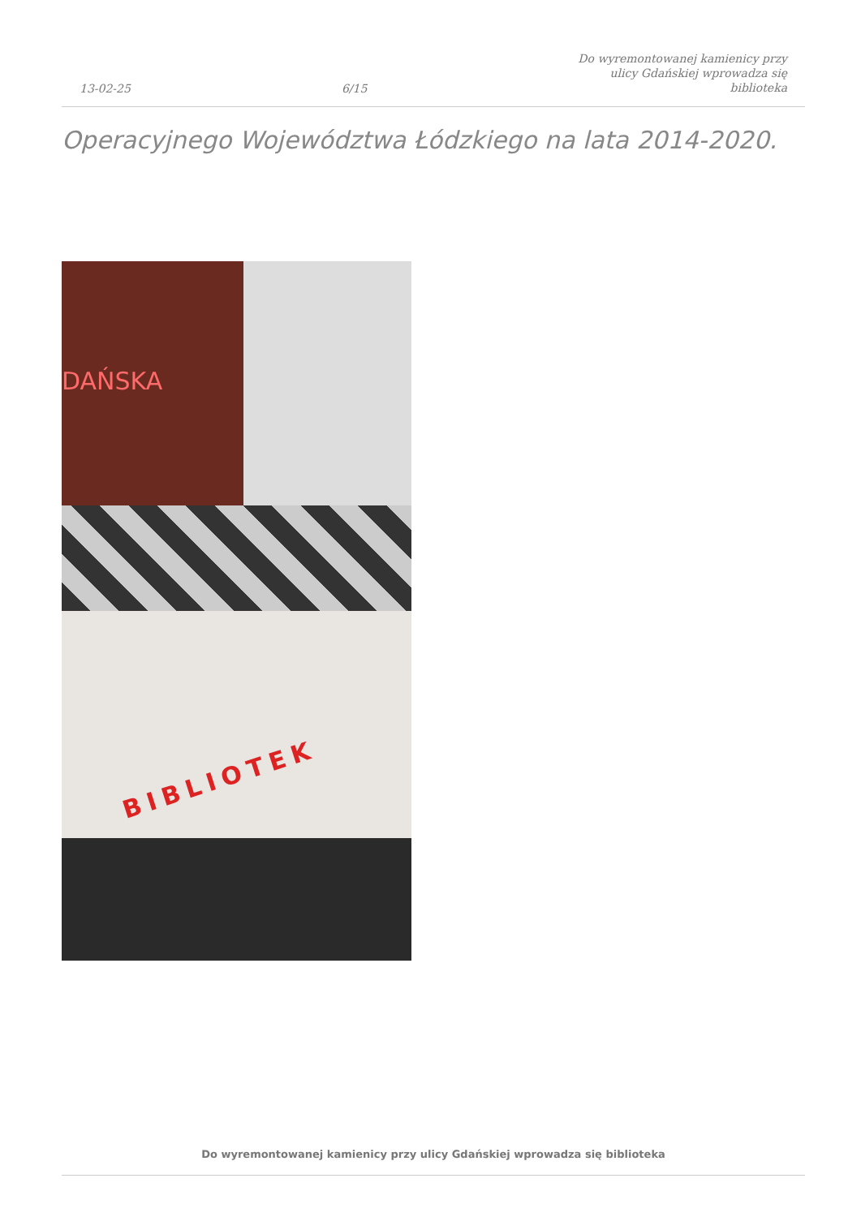13-02-25 6/15 Do wyremontowanej kamienicy przy
ulicy Gdańskiej wprowadza się
biblioteka
Operacyjnego Województwa Łódzkiego na lata 2014-2020.
DAŃSKA
BIBLIOTEK
Do wyremontowanej kamienicy przy ulicy Gdańskiej wprowadza się biblioteka